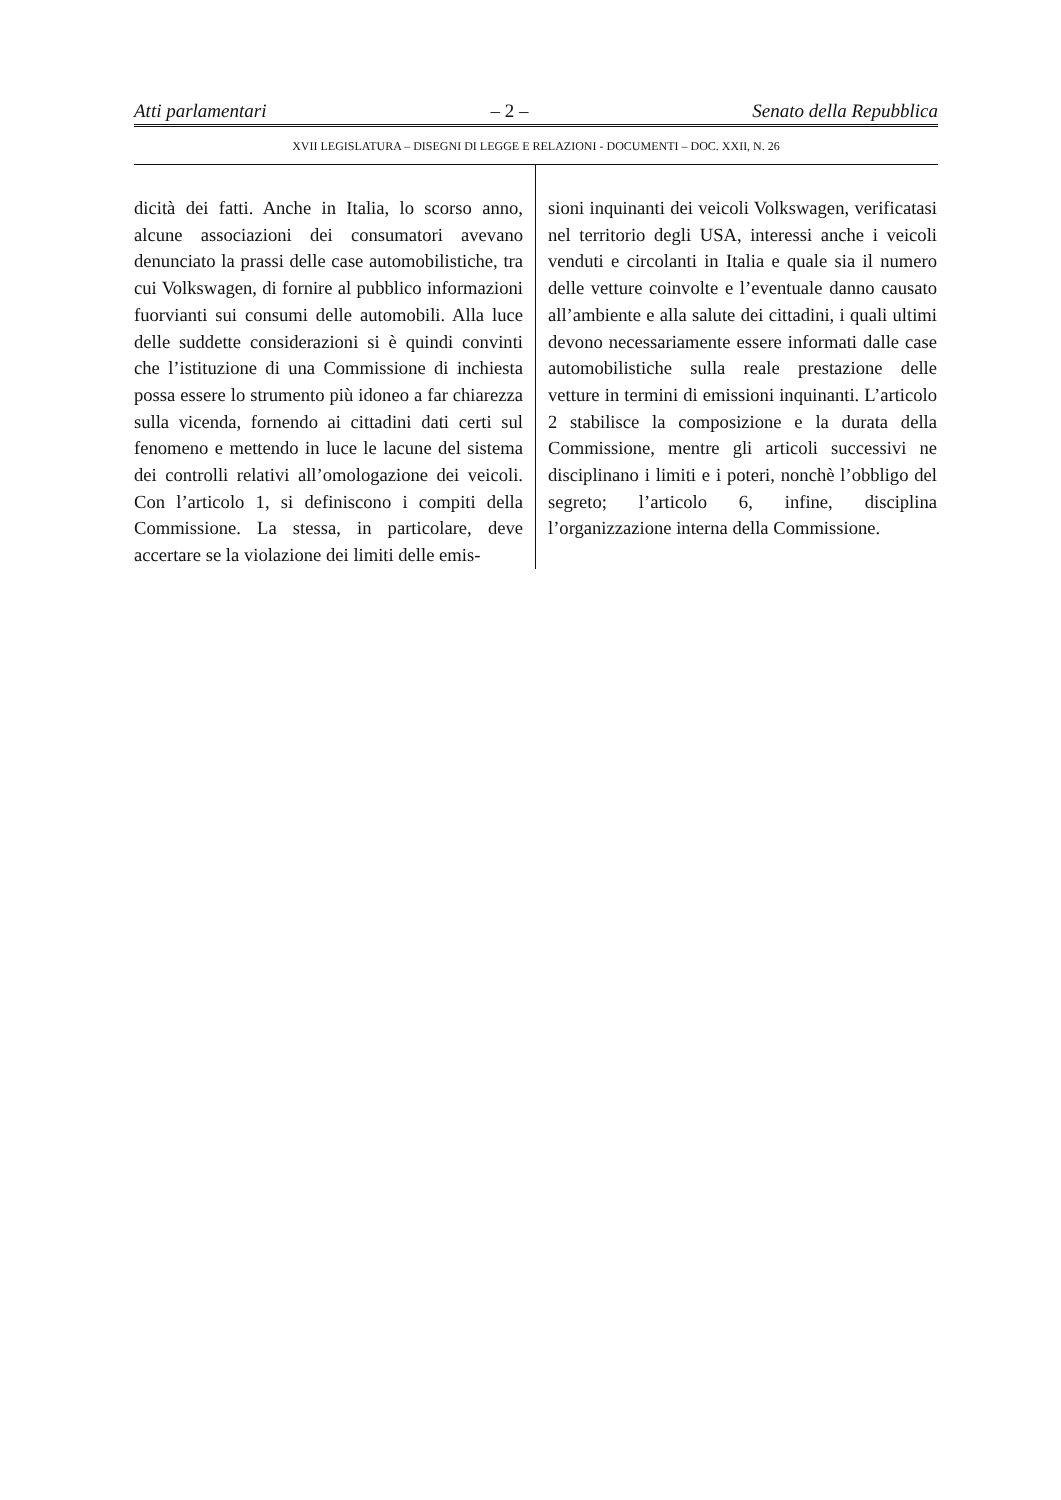Atti parlamentari – 2 – Senato della Repubblica
XVII LEGISLATURA – DISEGNI DI LEGGE E RELAZIONI - DOCUMENTI – DOC. XXII, N. 26
dicità dei fatti. Anche in Italia, lo scorso anno, alcune associazioni dei consumatori avevano denunciato la prassi delle case automobilistiche, tra cui Volkswagen, di fornire al pubblico informazioni fuorvianti sui consumi delle automobili. Alla luce delle suddette considerazioni si è quindi convinti che l’istituzione di una Commissione di inchiesta possa essere lo strumento più idoneo a far chiarezza sulla vicenda, fornendo ai cittadini dati certi sul fenomeno e mettendo in luce le lacune del sistema dei controlli relativi all’omologazione dei veicoli. Con l’articolo 1, si definiscono i compiti della Commissione. La stessa, in particolare, deve accertare se la violazione dei limiti delle emis-
sioni inquinanti dei veicoli Volkswagen, verificatasi nel territorio degli USA, interessi anche i veicoli venduti e circolanti in Italia e quale sia il numero delle vetture coinvolte e l’eventuale danno causato all’ambiente e alla salute dei cittadini, i quali ultimi devono necessariamente essere informati dalle case automobilistiche sulla reale prestazione delle vetture in termini di emissioni inquinanti. L’articolo 2 stabilisce la composizione e la durata della Commissione, mentre gli articoli successivi ne disciplinano i limiti e i poteri, nonchè l’obbligo del segreto; l’articolo 6, infine, disciplina l’organizzazione interna della Commissione.